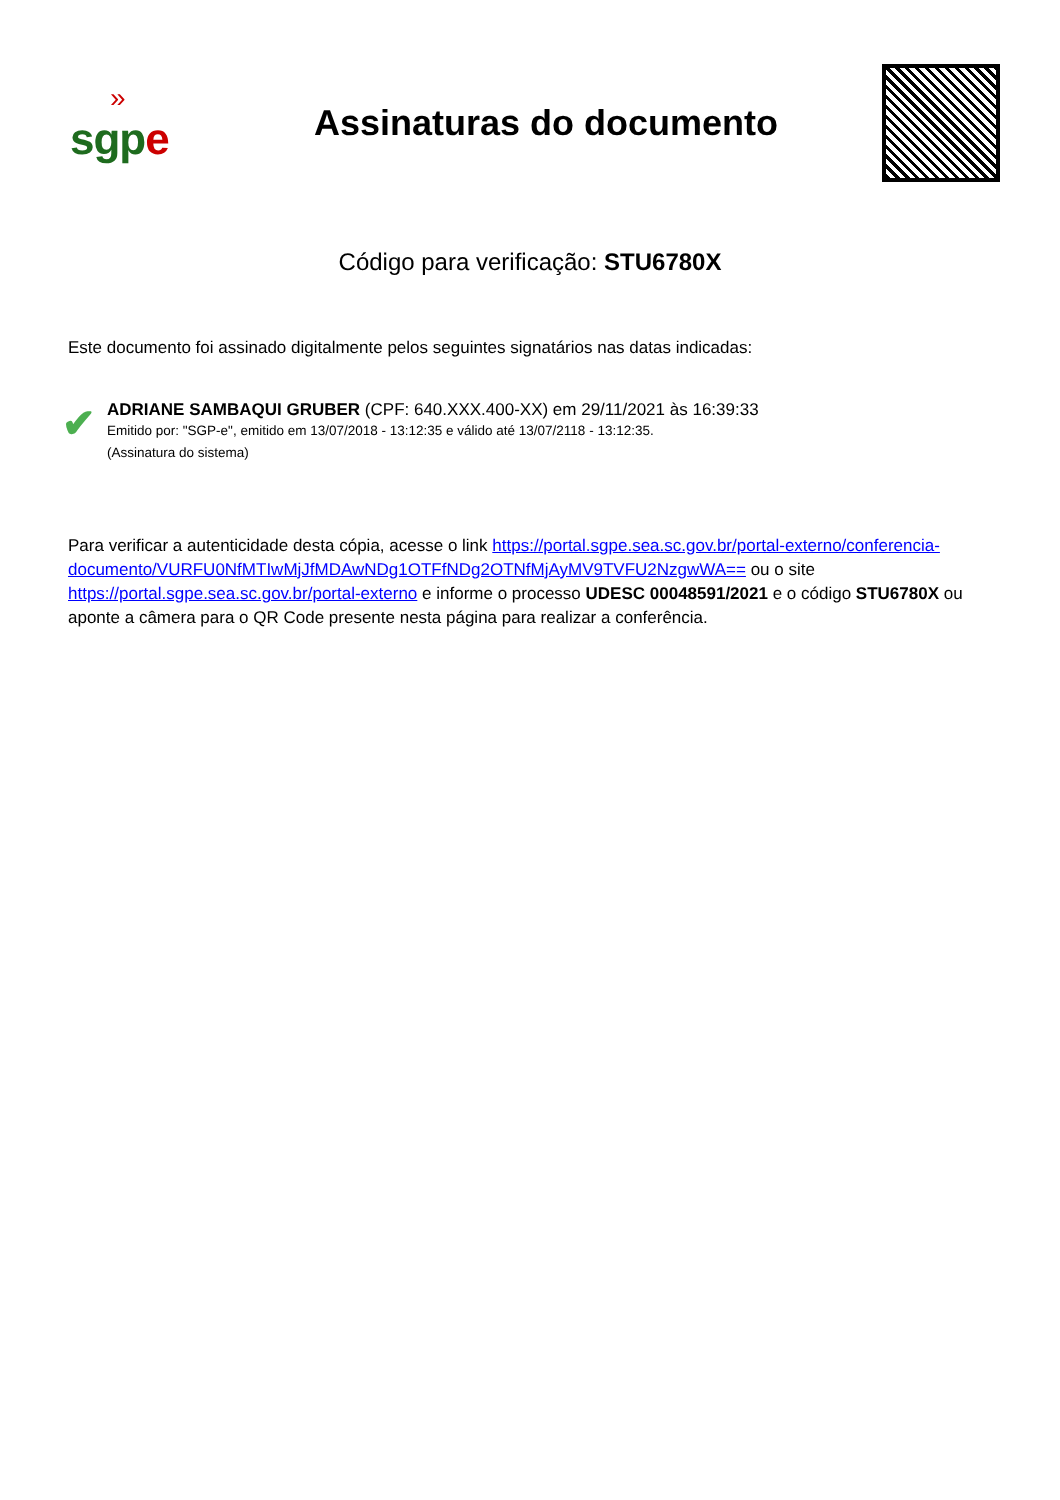»
sgpe
Assinaturas do documento
Código para verificação: STU6780X
Este documento foi assinado digitalmente pelos seguintes signatários nas datas indicadas:
✔
ADRIANE SAMBAQUI GRUBER (CPF: 640.XXX.400-XX) em 29/11/2021 às 16:39:33
Emitido por: "SGP-e", emitido em 13/07/2018 - 13:12:35 e válido até 13/07/2118 - 13:12:35.
(Assinatura do sistema)
Para verificar a autenticidade desta cópia, acesse o link https://portal.sgpe.sea.sc.gov.br/portal-externo/conferencia-documento/VURFU0NfMTIwMjJfMDAwNDg1OTFfNDg2OTNfMjAyMV9TVFU2NzgwWA== ou o site https://portal.sgpe.sea.sc.gov.br/portal-externo e informe o processo UDESC 00048591/2021 e o código STU6780X ou aponte a câmera para o QR Code presente nesta página para realizar a conferência.